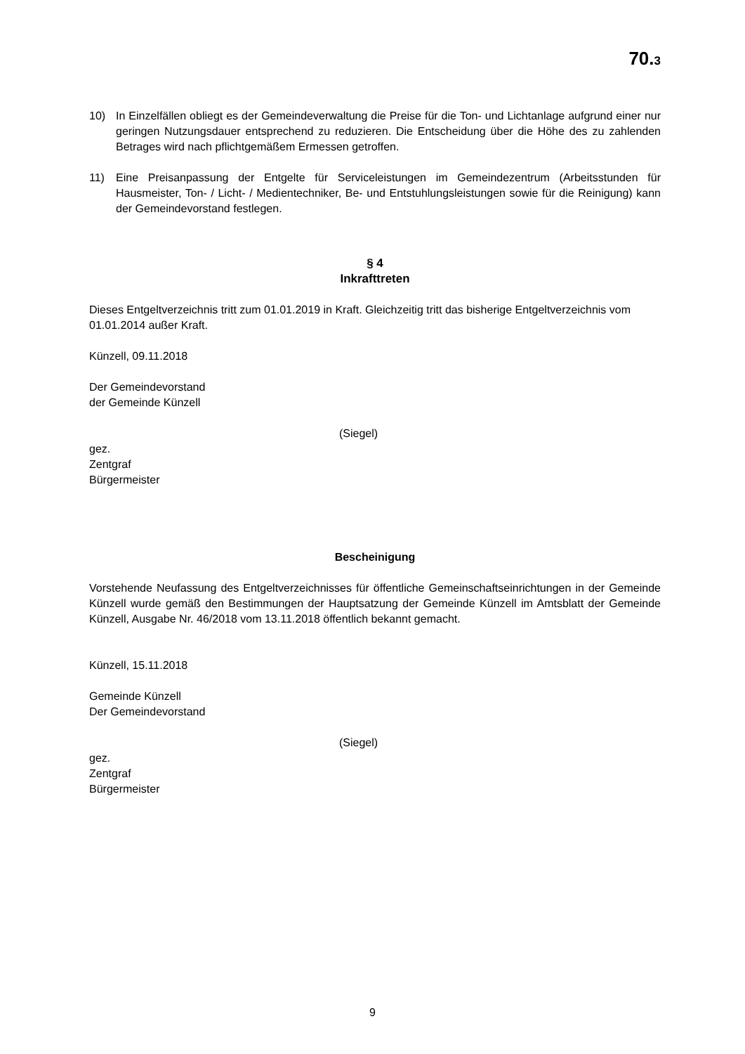70.3
10) In Einzelfällen obliegt es der Gemeindeverwaltung die Preise für die Ton- und Lichtanlage aufgrund einer nur geringen Nutzungsdauer entsprechend zu reduzieren. Die Entscheidung über die Höhe des zu zahlenden Betrages wird nach pflichtgemäßem Ermessen getroffen.
11) Eine Preisanpassung der Entgelte für Serviceleistungen im Gemeindezentrum (Arbeitsstunden für Hausmeister, Ton- / Licht- / Medientechniker, Be- und Entstuhlungsleistungen sowie für die Reinigung) kann der Gemeindevorstand festlegen.
§ 4
Inkrafttreten
Dieses Entgeltverzeichnis tritt zum 01.01.2019 in Kraft. Gleichzeitig tritt das bisherige Entgeltverzeichnis vom 01.01.2014 außer Kraft.
Künzell, 09.11.2018
Der Gemeindevorstand
der Gemeinde Künzell
(Siegel)
gez.
Zentgraf
Bürgermeister
Bescheinigung
Vorstehende Neufassung des Entgeltverzeichnisses für öffentliche Gemeinschaftseinrichtungen in der Gemeinde Künzell wurde gemäß den Bestimmungen der Hauptsatzung der Gemeinde Künzell im Amtsblatt der Gemeinde Künzell, Ausgabe Nr. 46/2018 vom 13.11.2018 öffentlich bekannt gemacht.
Künzell, 15.11.2018
Gemeinde Künzell
Der Gemeindevorstand
(Siegel)
gez.
Zentgraf
Bürgermeister
9